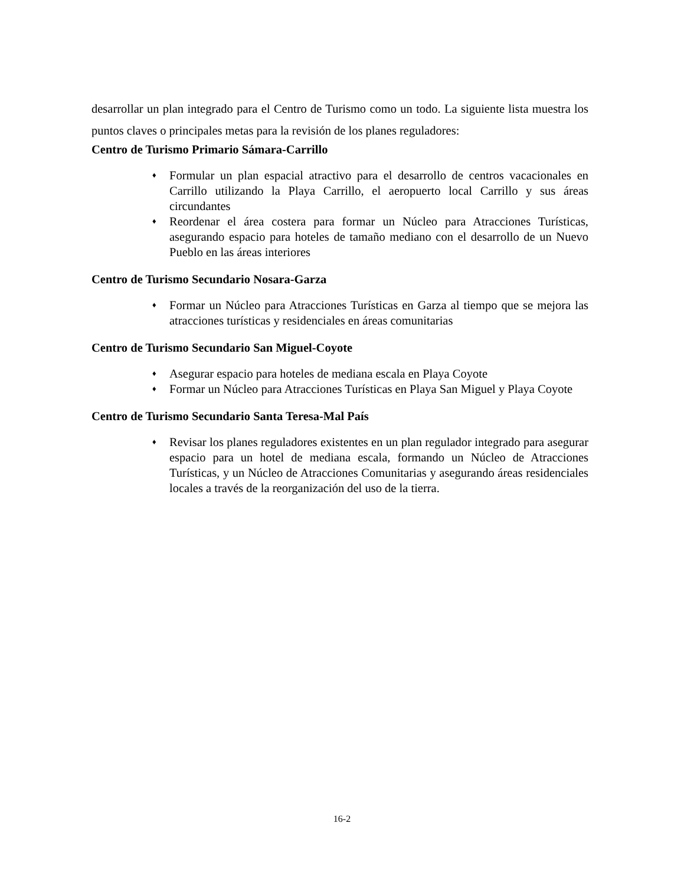desarrollar un plan integrado para el Centro de Turismo como un todo. La siguiente lista muestra los puntos claves o principales metas para la revisión de los planes reguladores:
Centro de Turismo Primario Sámara-Carrillo
♦ Formular un plan espacial atractivo para el desarrollo de centros vacacionales en Carrillo utilizando la Playa Carrillo, el aeropuerto local Carrillo y sus áreas circundantes
♦ Reordenar el área costera para formar un Núcleo para Atracciones Turísticas, asegurando espacio para hoteles de tamaño mediano con el desarrollo de un Nuevo Pueblo en las áreas interiores
Centro de Turismo Secundario Nosara-Garza
♦ Formar un Núcleo para Atracciones Turísticas en Garza al tiempo que se mejora las atracciones turísticas y residenciales en áreas comunitarias
Centro de Turismo Secundario San Miguel-Coyote
♦ Asegurar espacio para hoteles de mediana escala en Playa Coyote
♦ Formar un Núcleo para Atracciones Turísticas en Playa San Miguel y Playa Coyote
Centro de Turismo Secundario Santa Teresa-Mal País
♦ Revisar los planes reguladores existentes en un plan regulador integrado para asegurar espacio para un hotel de mediana escala, formando un Núcleo de Atracciones Turísticas, y un Núcleo de Atracciones Comunitarias y asegurando áreas residenciales locales a través de la reorganización del uso de la tierra.
16-2